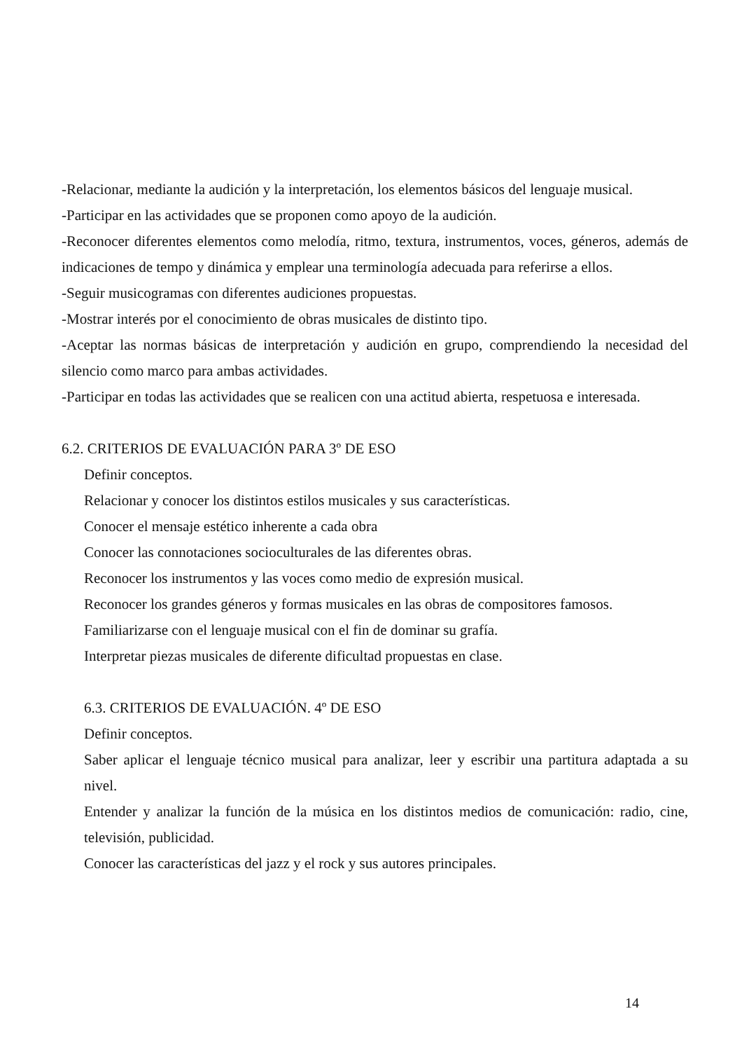-Relacionar, mediante la audición y la interpretación, los elementos básicos del lenguaje musical.
-Participar en las actividades que se proponen como apoyo de la audición.
-Reconocer diferentes elementos como melodía, ritmo, textura, instrumentos, voces, géneros, además de indicaciones de tempo y dinámica y emplear una terminología adecuada para referirse a ellos.
-Seguir musicogramas con diferentes audiciones propuestas.
-Mostrar interés por el conocimiento de obras musicales de distinto tipo.
-Aceptar las normas básicas de interpretación y audición en grupo, comprendiendo la necesidad del silencio como marco para ambas actividades.
-Participar en todas las actividades que se realicen con una actitud abierta, respetuosa e interesada.
6.2. CRITERIOS DE EVALUACIÓN PARA 3º DE ESO
Definir conceptos.
Relacionar y conocer los distintos estilos musicales y sus características.
Conocer el mensaje estético inherente a cada obra
Conocer las connotaciones socioculturales de las diferentes obras.
Reconocer los instrumentos y las voces como medio de expresión musical.
Reconocer los grandes géneros y formas musicales en las obras de compositores famosos.
Familiarizarse con el lenguaje musical con el fin de dominar su grafía.
Interpretar piezas musicales de diferente dificultad propuestas en clase.
6.3. CRITERIOS DE EVALUACIÓN. 4º DE ESO
Definir conceptos.
Saber aplicar el lenguaje técnico musical para analizar, leer y escribir una partitura adaptada a su nivel.
Entender y analizar la función de la música en los distintos medios de comunicación: radio, cine, televisión, publicidad.
Conocer las características del jazz y el rock y sus autores principales.
14